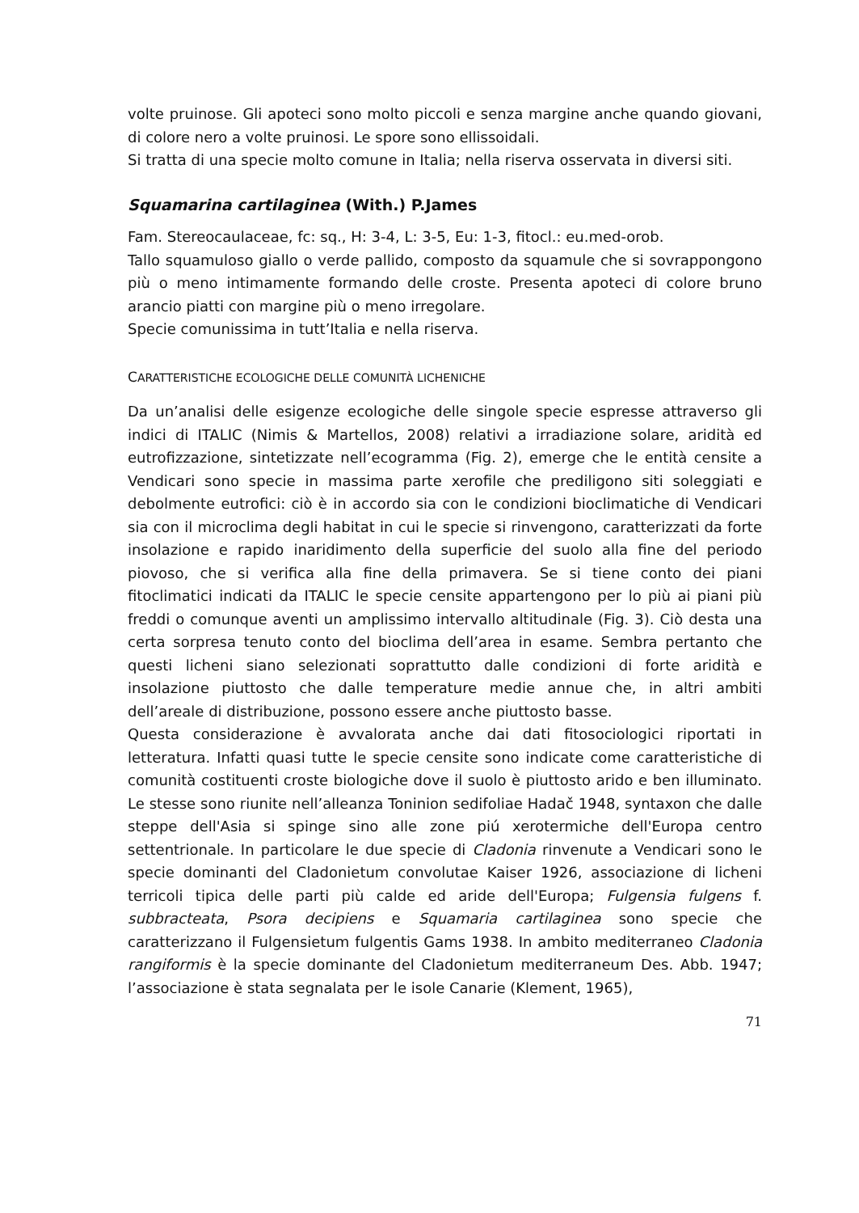volte pruinose. Gli apoteci sono molto piccoli e senza margine anche quando giovani, di colore nero a volte pruinosi. Le spore sono ellissoidali.
Si tratta di una specie molto comune in Italia; nella riserva osservata in diversi siti.
Squamarina cartilaginea (With.) P.James
Fam. Stereocaulaceae, fc: sq., H: 3-4, L: 3-5, Eu: 1-3, fitocl.: eu.med-orob.
Tallo squamuloso giallo o verde pallido, composto da squamule che si sovrappongono più o meno intimamente formando delle croste. Presenta apoteci di colore bruno arancio piatti con margine più o meno irregolare.
Specie comunissima in tutt’Italia e nella riserva.
CARATTERISTICHE ECOLOGICHE DELLE COMUNITÀ LICHENICHE
Da un’analisi delle esigenze ecologiche delle singole specie espresse attraverso gli indici di ITALIC (Nimis & Martellos, 2008) relativi a irradiazione solare, aridità ed eutrofizzazione, sintetizzate nell’ecogramma (Fig. 2), emerge che le entità censite a Vendicari sono specie in massima parte xerofile che prediligono siti soleggiati e debolmente eutrofici: ciò è in accordo sia con le condizioni bioclimatiche di Vendicari sia con il microclima degli habitat in cui le specie si rinvengono, caratterizzati da forte insolazione e rapido inaridimento della superficie del suolo alla fine del periodo piovoso, che si verifica alla fine della primavera. Se si tiene conto dei piani fitoclimatici indicati da ITALIC le specie censite appartengono per lo più ai piani più freddi o comunque aventi un amplissimo intervallo altitudinale (Fig. 3). Ciò desta una certa sorpresa tenuto conto del bioclima dell’area in esame. Sembra pertanto che questi licheni siano selezionati soprattutto dalle condizioni di forte aridità e insolazione piuttosto che dalle temperature medie annue che, in altri ambiti dell’areale di distribuzione, possono essere anche piuttosto basse.
Questa considerazione è avvalorata anche dai dati fitosociologici riportati in letteratura. Infatti quasi tutte le specie censite sono indicate come caratteristiche di comunità costituenti croste biologiche dove il suolo è piuttosto arido e ben illuminato. Le stesse sono riunite nell’alleanza Toninion sedifoliae Hadač 1948, syntaxon che dalle steppe dell'Asia si spinge sino alle zone piú xerotermiche dell'Europa centro settentrionale. In particolare le due specie di Cladonia rinvenute a Vendicari sono le specie dominanti del Cladonietum convolutae Kaiser 1926, associazione di licheni terricoli tipica delle parti più calde ed aride dell'Europa; Fulgensia fulgens f. subbracteata, Psora decipiens e Squamaria cartilaginea sono specie che caratterizzano il Fulgensietum fulgentis Gams 1938. In ambito mediterraneo Cladonia rangiformis è la specie dominante del Cladonietum mediterraneum Des. Abb. 1947; l’associazione è stata segnalata per le isole Canarie (Klement, 1965),
71